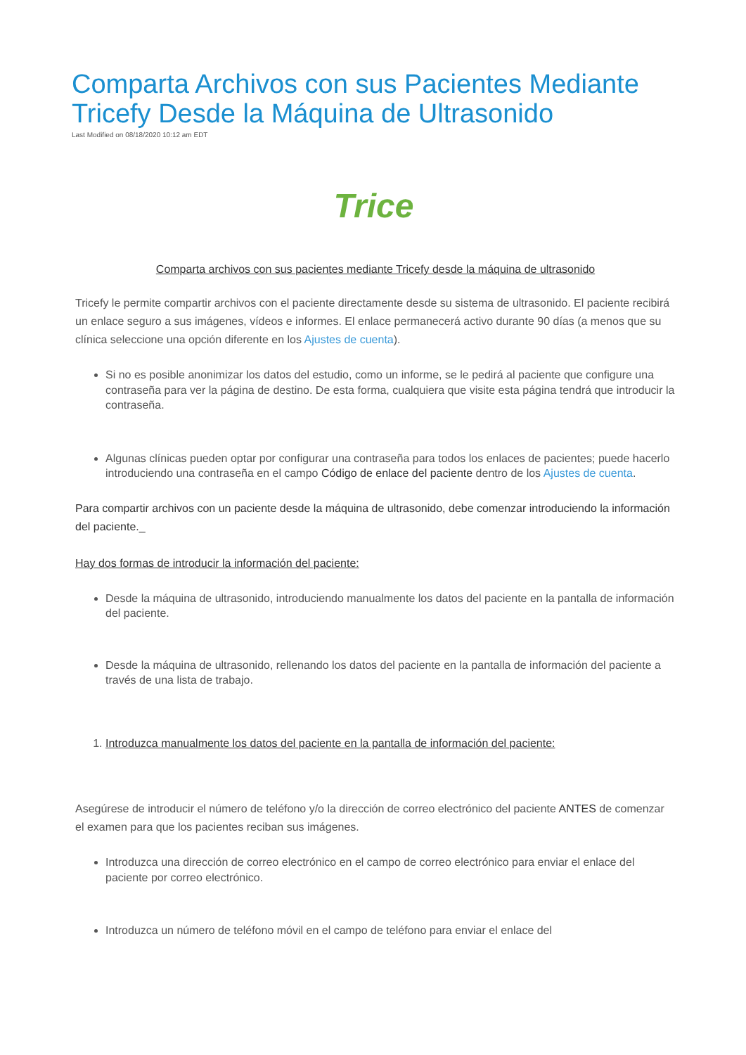Comparta Archivos con sus Pacientes Mediante Tricefy Desde la Máquina de Ultrasonido
Last Modified on 08/18/2020 10:12 am EDT
Trice
Comparta archivos con sus pacientes mediante Tricefy desde la máquina de ultrasonido
Tricefy le permite compartir archivos con el paciente directamente desde su sistema de ultrasonido. El paciente recibirá un enlace seguro a sus imágenes, vídeos e informes. El enlace permanecerá activo durante 90 días (a menos que su clínica seleccione una opción diferente en los Ajustes de cuenta).
Si no es posible anonimizar los datos del estudio, como un informe, se le pedirá al paciente que configure una contraseña para ver la página de destino. De esta forma, cualquiera que visite esta página tendrá que introducir la contraseña.
Algunas clínicas pueden optar por configurar una contraseña para todos los enlaces de pacientes; puede hacerlo introduciendo una contraseña en el campo Código de enlace del paciente dentro de los Ajustes de cuenta.
Para compartir archivos con un paciente desde la máquina de ultrasonido, debe comenzar introduciendo la información del paciente._
Hay dos formas de introducir la información del paciente:
Desde la máquina de ultrasonido, introduciendo manualmente los datos del paciente en la pantalla de información del paciente.
Desde la máquina de ultrasonido, rellenando los datos del paciente en la pantalla de información del paciente a través de una lista de trabajo.
1. Introduzca manualmente los datos del paciente en la pantalla de información del paciente:
Asegúrese de introducir el número de teléfono y/o la dirección de correo electrónico del paciente ANTES de comenzar el examen para que los pacientes reciban sus imágenes.
Introduzca una dirección de correo electrónico en el campo de correo electrónico para enviar el enlace del paciente por correo electrónico.
Introduzca un número de teléfono móvil en el campo de teléfono para enviar el enlace del